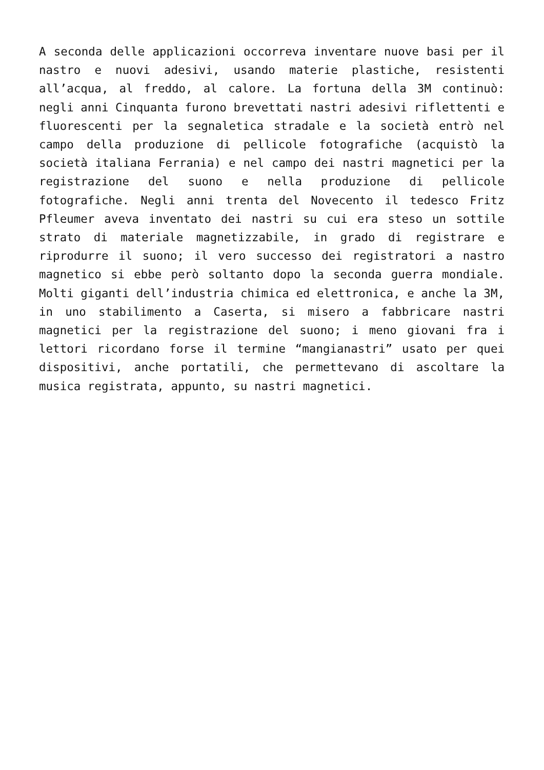A seconda delle applicazioni occorreva inventare nuove basi per il nastro e nuovi adesivi, usando materie plastiche, resistenti all’acqua, al freddo, al calore. La fortuna della 3M continuò: negli anni Cinquanta furono brevettati nastri adesivi riflettenti e fluorescenti per la segnaletica stradale e la società entrò nel campo della produzione di pellicole fotografiche (acquistò la società italiana Ferrania) e nel campo dei nastri magnetici per la registrazione del suono e nella produzione di pellicole fotografiche. Negli anni trenta del Novecento il tedesco Fritz Pfleumer aveva inventato dei nastri su cui era steso un sottile strato di materiale magnetizzabile, in grado di registrare e riprodurre il suono; il vero successo dei registratori a nastro magnetico si ebbe però soltanto dopo la seconda guerra mondiale. Molti giganti dell’industria chimica ed elettronica, e anche la 3M, in uno stabilimento a Caserta, si misero a fabbricare nastri magnetici per la registrazione del suono; i meno giovani fra i lettori ricordano forse il termine “mangianastri” usato per quei dispositivi, anche portatili, che permettevano di ascoltare la musica registrata, appunto, su nastri magnetici.